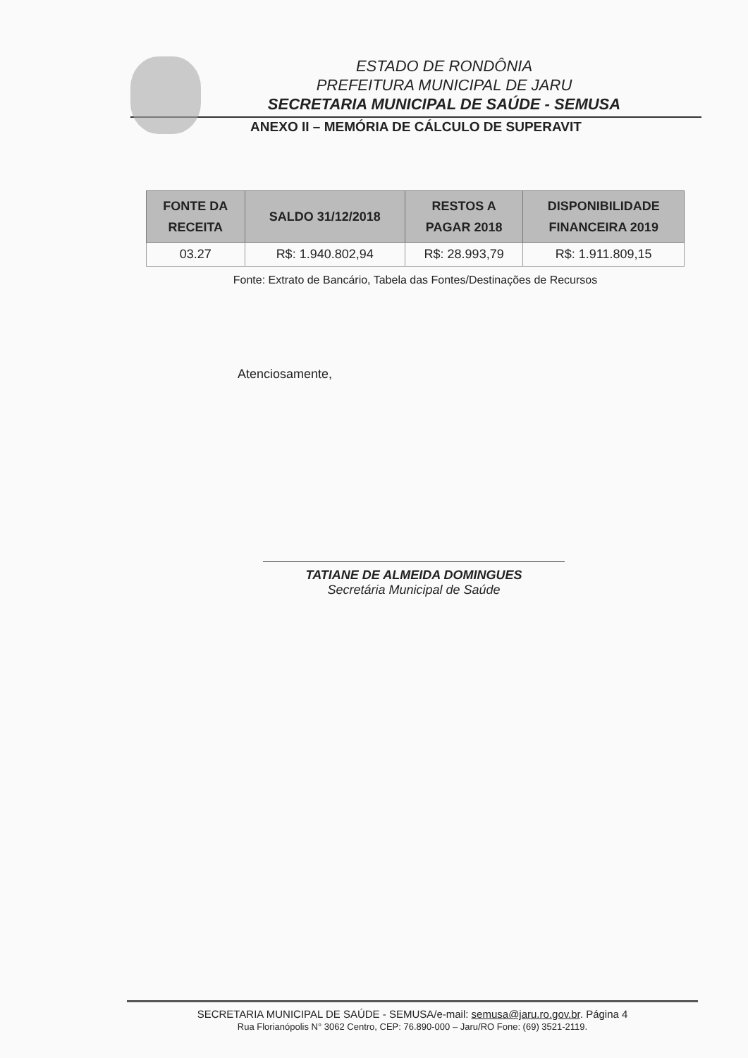ESTADO DE RONDÔNIA
PREFEITURA MUNICIPAL DE JARU
SECRETARIA MUNICIPAL DE SAÚDE - SEMUSA
ANEXO II – MEMÓRIA DE CÁLCULO DE SUPERAVIT
| FONTE DA RECEITA | SALDO 31/12/2018 | RESTOS A PAGAR 2018 | DISPONIBILIDADE FINANCEIRA 2019 |
| --- | --- | --- | --- |
| 03.27 | R$: 1.940.802,94 | R$: 28.993,79 | R$: 1.911.809,15 |
Fonte: Extrato de Bancário, Tabela das Fontes/Destinações de Recursos
Atenciosamente,
TATIANE DE ALMEIDA DOMINGUES
Secretária Municipal de Saúde
SECRETARIA MUNICIPAL DE SAÚDE - SEMUSA/e-mail: semusa@jaru.ro.gov.br. Página 4
Rua Florianópolis N° 3062 Centro, CEP: 76.890-000 – Jaru/RO Fone: (69) 3521-2119.